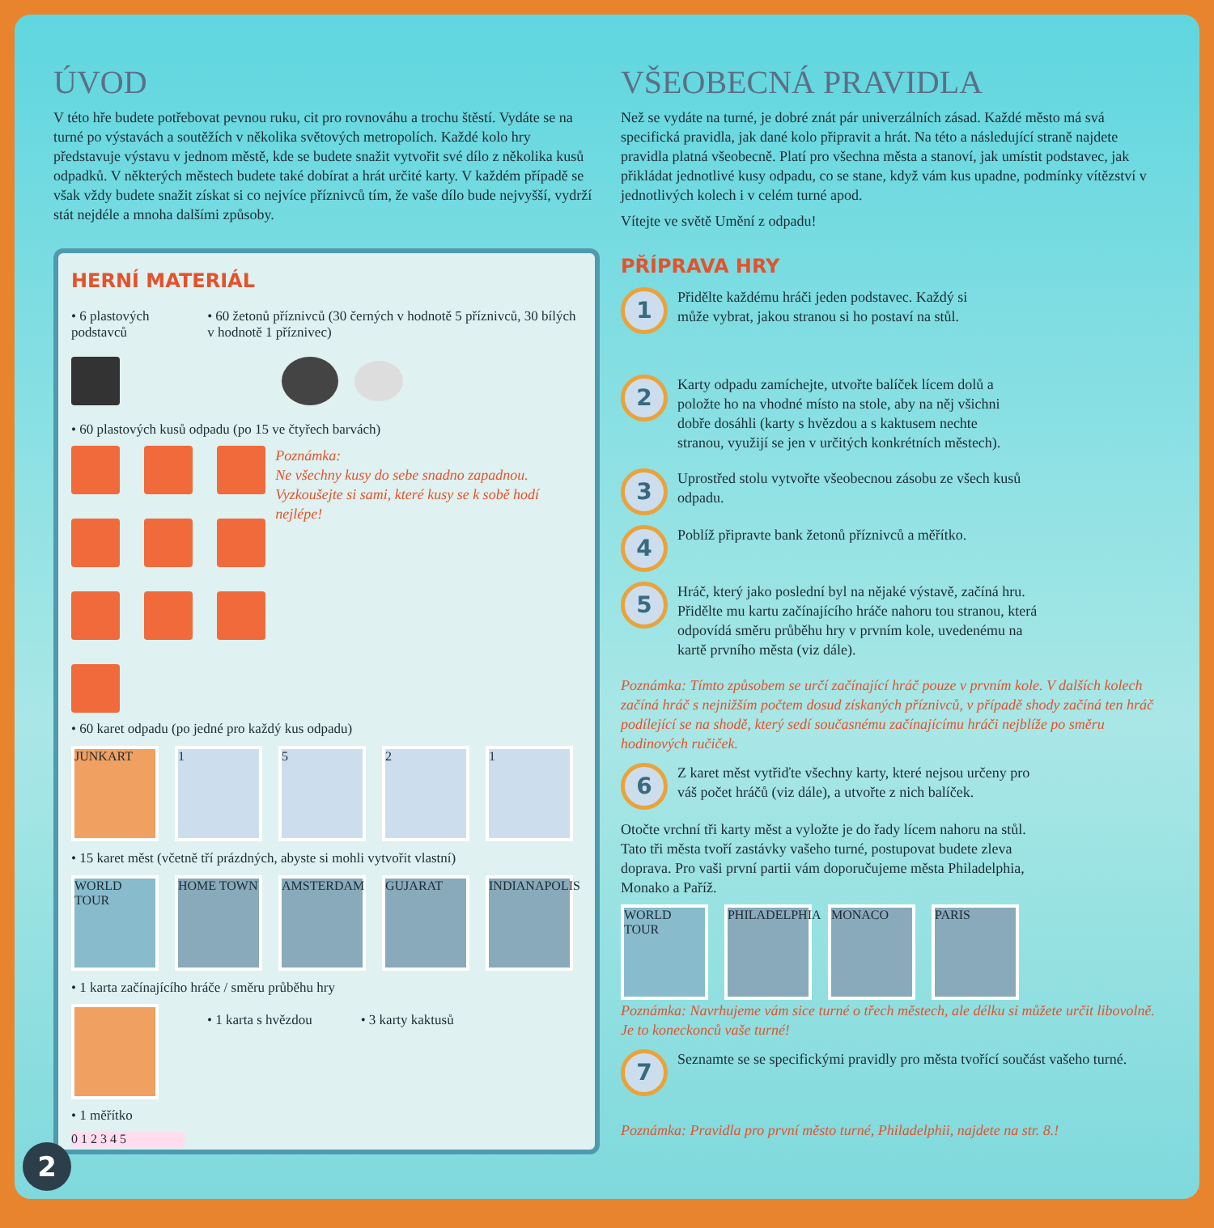ÚVOD
V této hře budete potřebovat pevnou ruku, cit pro rovnováhu a trochu štěstí. Vydáte se na turné po výstavách a soutěžích v několika světových metropolích. Každé kolo hry představuje výstavu v jednom městě, kde se budete snažit vytvořit své dílo z několika kusů odpadků. V některých městech budete také dobírat a hrát určité karty. V každém případě se však vždy budete snažit získat si co nejvíce příznivců tím, že vaše dílo bude nejvyšší, vydrží stát nejdéle a mnoha dalšími způsoby.
HERNÍ MATERIÁL
• 6 plastových podstavců • 60 žetonů příznivců (30 černých v hodnotě 5 příznivců, 30 bílých v hodnotě 1 příznivec)
• 60 plastových kusů odpadu (po 15 ve čtyřech barvách)
Poznámka:
Ne všechny kusy do sebe snadno zapadnou. Vyzkoušejte si sami, které kusy se k sobě hodí nejlépe!
• 60 karet odpadu (po jedné pro každý kus odpadu)
JUNKART 1 5 2 1
• 15 karet měst (včetně tří prázdných, abyste si mohli vytvořit vlastní)
WORLD TOUR HOME TOWN AMSTERDAM GUJARAT
INDIANAPOLIS
• 1 karta začínajícího hráče / směru průběhu hry
• 1 karta s hvězdou • 3 karty kaktusů
• 1 měřítko
0 1 2 3 4 5
VŠEOBECNÁ PRAVIDLA
Než se vydáte na turné, je dobré znát pár univerzálních zásad. Každé město má svá specifická pravidla, jak dané kolo připravit a hrát. Na této a následující straně najdete pravidla platná všeobecně. Platí pro všechna města a stanoví, jak umístit podstavec, jak přikládat jednotlivé kusy odpadu, co se stane, když vám kus upadne, podmínky vítězství v jednotlivých kolech i v celém turné apod.
Vítejte ve světě Umění z odpadu!
PŘÍPRAVA HRY
1
Přidělte každému hráči jeden podstavec. Každý si může vybrat, jakou stranou si ho postaví na stůl.
2
Karty odpadu zamíchejte, utvořte balíček lícem dolů a položte ho na vhodné místo na stole, aby na něj všichni dobře dosáhli (karty s hvězdou a s kaktusem nechte stranou, využijí se jen v určitých konkrétních městech).
3
Uprostřed stolu vytvořte všeobecnou zásobu ze všech kusů odpadu.
4
Poblíž připravte bank žetonů příznivců a měřítko.
5
Hráč, který jako poslední byl na nějaké výstavě, začíná hru. Přidělte mu kartu začínajícího hráče nahoru tou stranou, která odpovídá směru průběhu hry v prvním kole, uvedenému na kartě prvního města (viz dále).
Poznámka: Tímto způsobem se určí začínající hráč pouze v prvním kole. V dalších kolech začíná hráč s nejnižším počtem dosud získaných příznivců, v případě shody začíná ten hráč podílející se na shodě, který sedí současnému začínajícímu hráči nejblíže po směru hodinových ručiček.
6
Z karet měst vytřiďte všechny karty, které nejsou určeny pro váš počet hráčů (viz dále), a utvořte z nich balíček.
Otočte vrchní tři karty měst a vyložte je do řady lícem nahoru na stůl. Tato tři města tvoří zastávky vašeho turné, postupovat budete zleva doprava. Pro vaši první partii vám doporučujeme města Philadelphia, Monako a Paříž.
WORLD TOUR
PHILADELPHIA
MONACO PARIS
Poznámka: Navrhujeme vám sice turné o třech městech, ale délku si můžete určit libovolně. Je to koneckonců vaše turné!
7
Seznamte se se specifickými pravidly pro města tvořící součást vašeho turné.
Poznámka: Pravidla pro první město turné, Philadelphii, najdete na str. 8.!
2